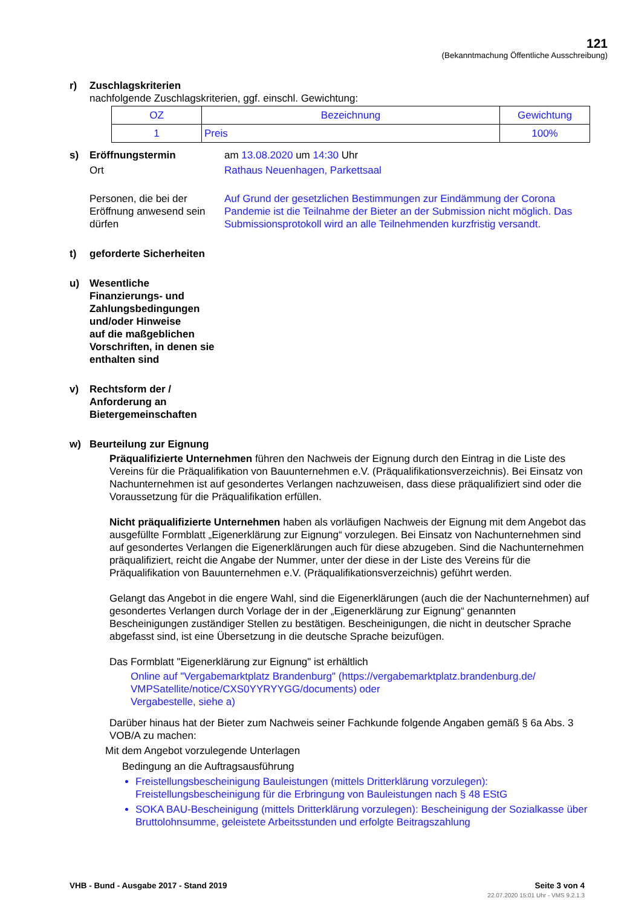121
(Bekanntmachung Öffentliche Ausschreibung)
r) Zuschlagskriterien
nachfolgende Zuschlagskriterien, ggf. einschl. Gewichtung:
| OZ | Bezeichnung | Gewichtung |
| --- | --- | --- |
| 1 | Preis | 100% |
s)
Eröffnungstermin am 13.08.2020 um 14:30 Uhr
Ort Rathaus Neuenhagen, Parkettsaal
Personen, die bei der Eröffnung anwesend sein dürfen
Auf Grund der gesetzlichen Bestimmungen zur Eindämmung der Corona Pandemie ist die Teilnahme der Bieter an der Submission nicht möglich. Das Submissionsprotokoll wird an alle Teilnehmenden kurzfristig versandt.
t) geforderte Sicherheiten
u) Wesentliche
Finanzierungs- und
Zahlungsbedingungen
und/oder Hinweise
auf die maßgeblichen
Vorschriften, in denen sie
enthalten sind
v) Rechtsform der /
Anforderung an
Bietergemeinschaften
w) Beurteilung zur Eignung
Präqualifizierte Unternehmen führen den Nachweis der Eignung durch den Eintrag in die Liste des Vereins für die Präqualifikation von Bauunternehmen e.V. (Präqualifikationsverzeichnis). Bei Einsatz von Nachunternehmen ist auf gesondertes Verlangen nachzuweisen, dass diese präqualifiziert sind oder die Voraussetzung für die Präqualifikation erfüllen.
Nicht präqualifizierte Unternehmen haben als vorläufigen Nachweis der Eignung mit dem Angebot das ausgefüllte Formblatt „Eigenerklärung zur Eignung“ vorzulegen. Bei Einsatz von Nachunternehmen sind auf gesondertes Verlangen die Eigenerklärungen auch für diese abzugeben. Sind die Nachunternehmen präqualifiziert, reicht die Angabe der Nummer, unter der diese in der Liste des Vereins für die Präqualifikation von Bauunternehmen e.V. (Präqualifikationsverzeichnis) geführt werden.
Gelangt das Angebot in die engere Wahl, sind die Eigenerklärungen (auch die der Nachunternehmen) auf gesondertes Verlangen durch Vorlage der in der „Eigenerklärung zur Eignung“ genannten Bescheinigungen zuständiger Stellen zu bestätigen. Bescheinigungen, die nicht in deutscher Sprache abgefasst sind, ist eine Übersetzung in die deutsche Sprache beizufügen.
Das Formblatt "Eigenerklärung zur Eignung" ist erhältlich
Online auf "Vergabemarktplatz Brandenburg" (https://vergabemarktplatz.brandenburg.de/
VMPSatellite/notice/CXS0YYRYYGG/documents) oder
Vergabestelle, siehe a)
Darüber hinaus hat der Bieter zum Nachweis seiner Fachkunde folgende Angaben gemäß § 6a Abs. 3 VOB/A zu machen:
Mit dem Angebot vorzulegende Unterlagen
Bedingung an die Auftragsausführung
Freistellungsbescheinigung Bauleistungen (mittels Dritterklärung vorzulegen): Freistellungsbescheinigung für die Erbringung von Bauleistungen nach § 48 EStG
SOKA BAU-Bescheinigung (mittels Dritterklärung vorzulegen): Bescheinigung der Sozialkasse über Bruttolohnsumme, geleistete Arbeitsstunden und erfolgte Beitragszahlung
VHB - Bund - Ausgabe 2017 - Stand 2019 Seite 3 von 4
22.07.2020 15:01 Uhr - VMS 9.2.1.3